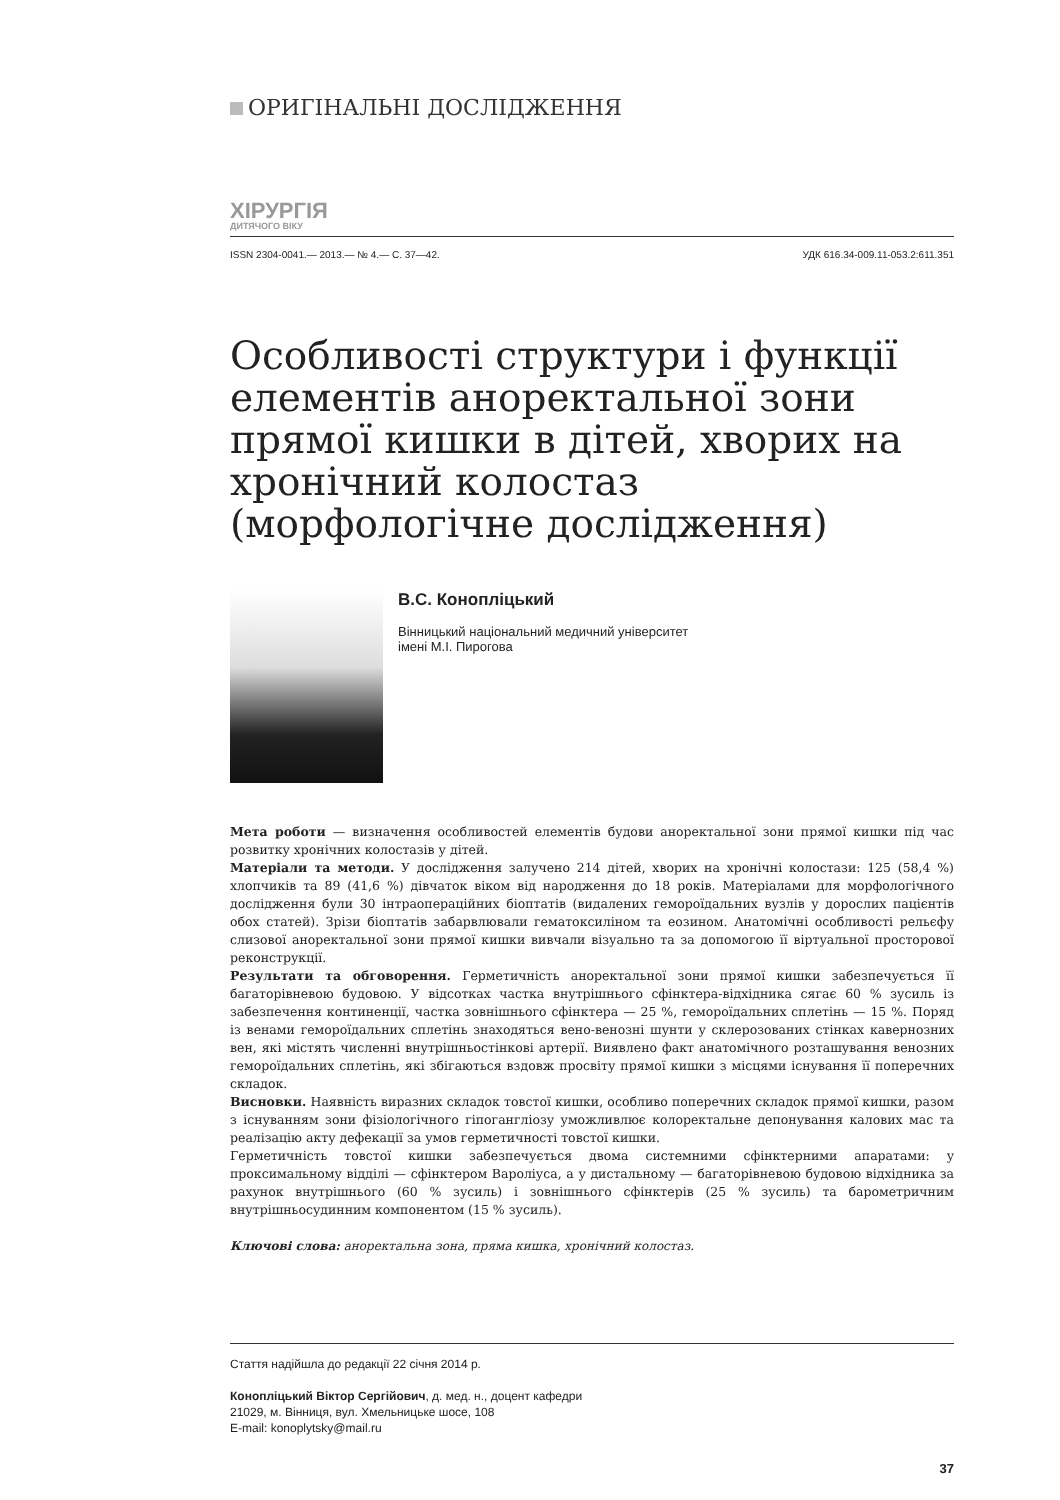ОРИГІНАЛЬНІ ДОСЛІДЖЕННЯ
ХІРУРГІЯ
ДИТЯЧОГО ВІКУ
ISSN 2304-0041.— 2013.— № 4.— С. 37—42. УДК 616.34-009.11-053.2:611.351
Особливості структури і функції елементів аноректальної зони прямої кишки в дітей, хворих на хронічний колостаз (морфологічне дослідження)
В.С. Конопліцький
Вінницький національний медичний університет
імені М.І. Пирогова
Мета роботи — визначення особливостей елементів будови аноректальної зони прямої кишки під час розвитку хронічних колостазів у дітей.
Матеріали та методи. У дослідження залучено 214 дітей, хворих на хронічні колостази: 125 (58,4 %) хлопчиків та 89 (41,6 %) дівчаток віком від народження до 18 років. Матеріалами для морфологічного дослідження були 30 інтраопераційних біоптатів (видалених геморої­дальних вузлів у дорослих пацієнтів обох статей). Зрізи біоптатів забарвлювали гематоксиліном та еозином. Анатомічні особливості рельєфу слизової аноректальної зони прямої кишки вивчали візуально та за допомогою її віртуальної просторової реконструкції.
Результати та обговорення. Герметичність аноректальної зони прямої кишки забезпечується її багаторівневою будовою. У відсотках частка внутрішнього сфінктера-відхідника сягає 60 % зусиль із забезпечення континенції, частка зовнішнього сфінктера — 25 %, гемороїдальних сплетінь — 15 %. Поряд із венами гемороїдальних сплетінь знаходяться вено-венозні шунти у склерозованих стінках кавернозних вен, які містять численні внутрішньостінкові артерії. Виявлено факт анатомічного розташування венозних гемороїдальних сплетінь, які збігаються вздовж просвіту прямої кишки з місцями існування її поперечних складок.
Висновки. Наявність виразних складок товстої кишки, особливо поперечних складок прямої кишки, разом з існуванням зони фізіологічного гіпогангліозу уможливлює колоректальне депонування калових мас та реалізацію акту дефекації за умов герметичності товстої кишки.
Герметичність товстої кишки забезпечується двома системними сфінктерними апаратами: у проксимальному відділі — сфінктером Вароліуса, а у дистальному — багаторівневою будовою відхідника за рахунок внутрішнього (60 % зусиль) і зовнішнього сфінктерів (25 % зусиль) та барометричним внутрішньосудинним компонентом (15 % зусиль).
Ключові слова: аноректальна зона, пряма кишка, хронічний колостаз.
Стаття надійшла до редакції 22 січня 2014 р.
Конопліцький Віктор Сергійович, д. мед. н., доцент кафедри
21029, м. Вінниця, вул. Хмельницьке шосе, 108
E-mail: konoplytsky@mail.ru
37